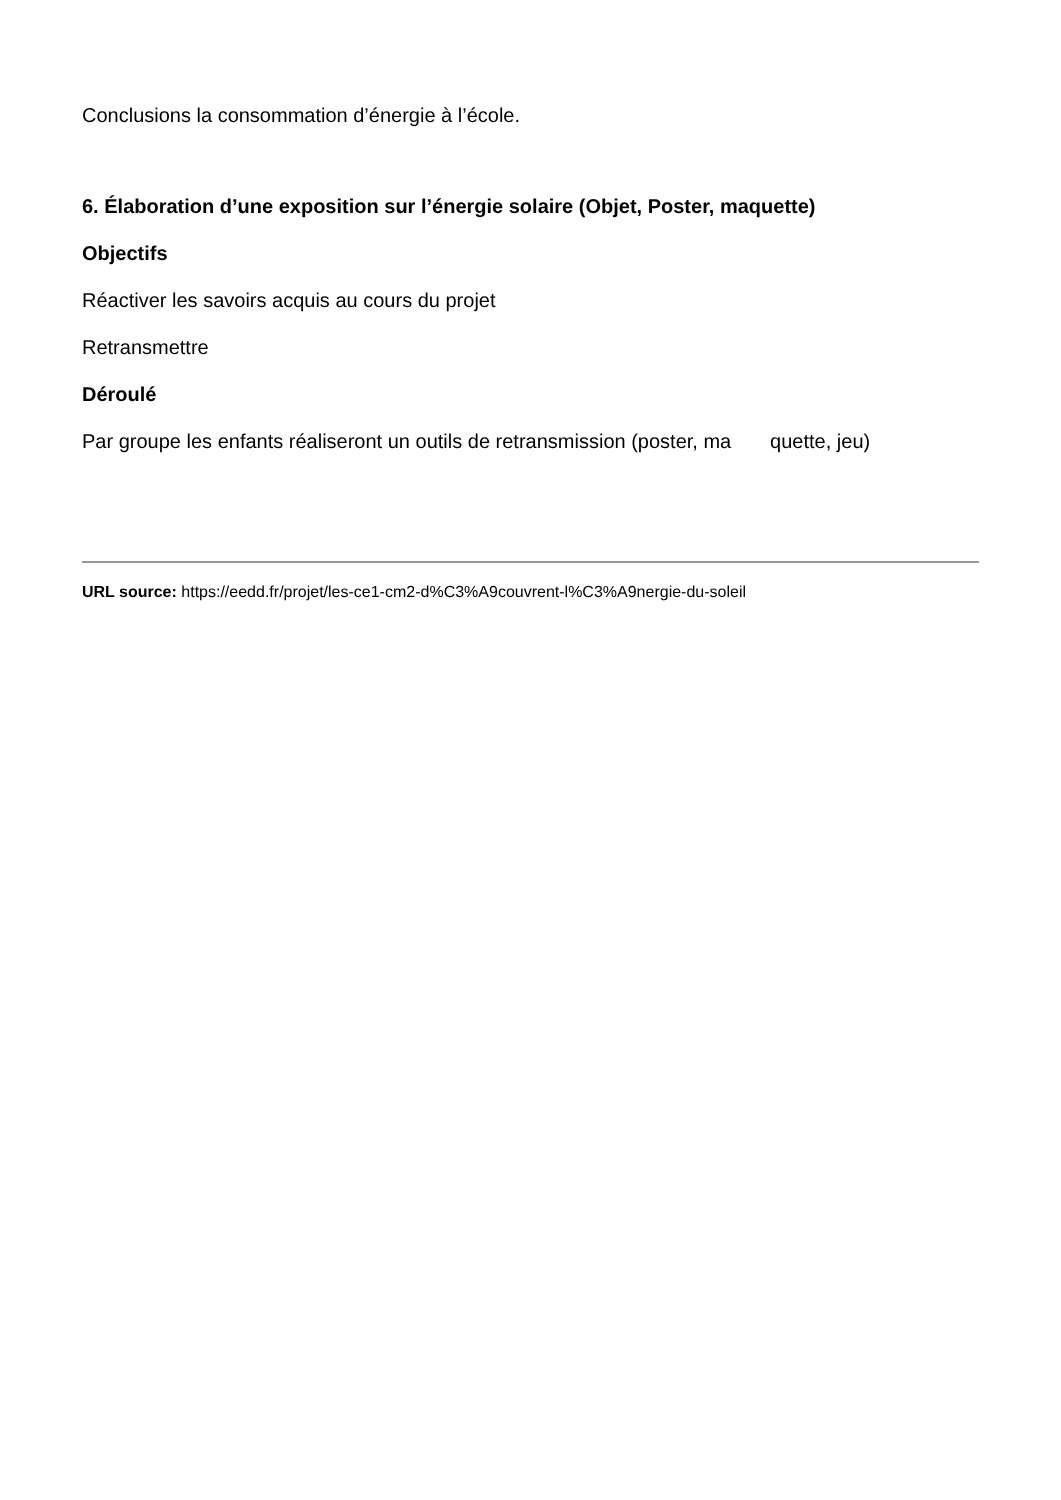Conclusions la consommation d’énergie à l’école.
6. Élaboration d’une exposition sur l’énergie solaire (Objet, Poster, maquette)
Objectifs
Réactiver les savoirs acquis au cours du projet
Retransmettre
Déroulé
Par groupe les enfants réaliseront un outils de retransmission (poster, ma quette, jeu)
URL source: https://eedd.fr/projet/les-ce1-cm2-d%C3%A9couvrent-l%C3%A9nergie-du-soleil